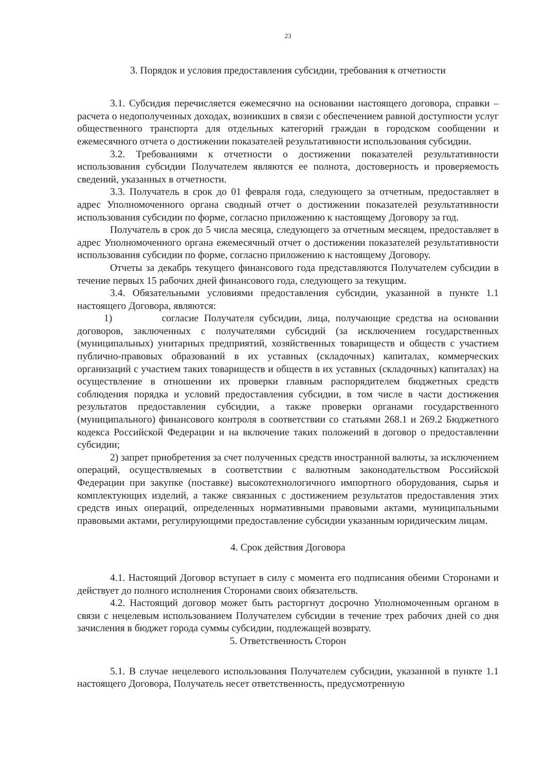23
3. Порядок и условия предоставления субсидии, требования к отчетности
3.1. Субсидия перечисляется ежемесячно на основании настоящего договора, справки – расчета о недополученных доходах, возникших в связи с обеспечением равной доступности услуг общественного транспорта для отдельных категорий граждан в городском сообщении и ежемесячного отчета о достижении показателей результативности использования субсидии.
3.2. Требованиями к отчетности о достижении показателей результативности использования субсидии Получателем являются ее полнота, достоверность и проверяемость сведений, указанных в отчетности.
3.3. Получатель в срок до 01 февраля года, следующего за отчетным, предоставляет в адрес Уполномоченного органа сводный отчет о достижении показателей результативности использования субсидии по форме, согласно приложению к настоящему Договору за год.
Получатель в срок до 5 числа месяца, следующего за отчетным месяцем, предоставляет в адрес Уполномоченного органа ежемесячный отчет о достижении показателей результативности использования субсидии по форме, согласно приложению к настоящему Договору.
Отчеты за декабрь текущего финансового года представляются Получателем субсидии в течение первых 15 рабочих дней финансового года, следующего за текущим.
3.4. Обязательными условиями предоставления субсидии, указанной в пункте 1.1 настоящего Договора, являются:
1) согласие Получателя субсидии, лица, получающие средства на основании договоров, заключенных с получателями субсидий (за исключением государственных (муниципальных) унитарных предприятий, хозяйственных товариществ и обществ с участием публично-правовых образований в их уставных (складочных) капиталах, коммерческих организаций с участием таких товариществ и обществ в их уставных (складочных) капиталах) на осуществление в отношении их проверки главным распорядителем бюджетных средств соблюдения порядка и условий предоставления субсидии, в том числе в части достижения результатов предоставления субсидии, а также проверки органами государственного (муниципального) финансового контроля в соответствии со статьями 268.1 и 269.2 Бюджетного кодекса Российской Федерации и на включение таких положений в договор о предоставлении субсидии;
2) запрет приобретения за счет полученных средств иностранной валюты, за исключением операций, осуществляемых в соответствии с валютным законодательством Российской Федерации при закупке (поставке) высокотехнологичного импортного оборудования, сырья и комплектующих изделий, а также связанных с достижением результатов предоставления этих средств иных операций, определенных нормативными правовыми актами, муниципальными правовыми актами, регулирующими предоставление субсидии указанным юридическим лицам.
4. Срок действия Договора
4.1. Настоящий Договор вступает в силу с момента его подписания обеими Сторонами и действует до полного исполнения Сторонами своих обязательств.
4.2. Настоящий договор может быть расторгнут досрочно Уполномоченным органом в связи с нецелевым использованием Получателем субсидии в течение трех рабочих дней со дня зачисления в бюджет города суммы субсидии, подлежащей возврату.
5. Ответственность Сторон
5.1. В случае нецелевого использования Получателем субсидии, указанной в пункте 1.1 настоящего Договора, Получатель несет ответственность, предусмотренную